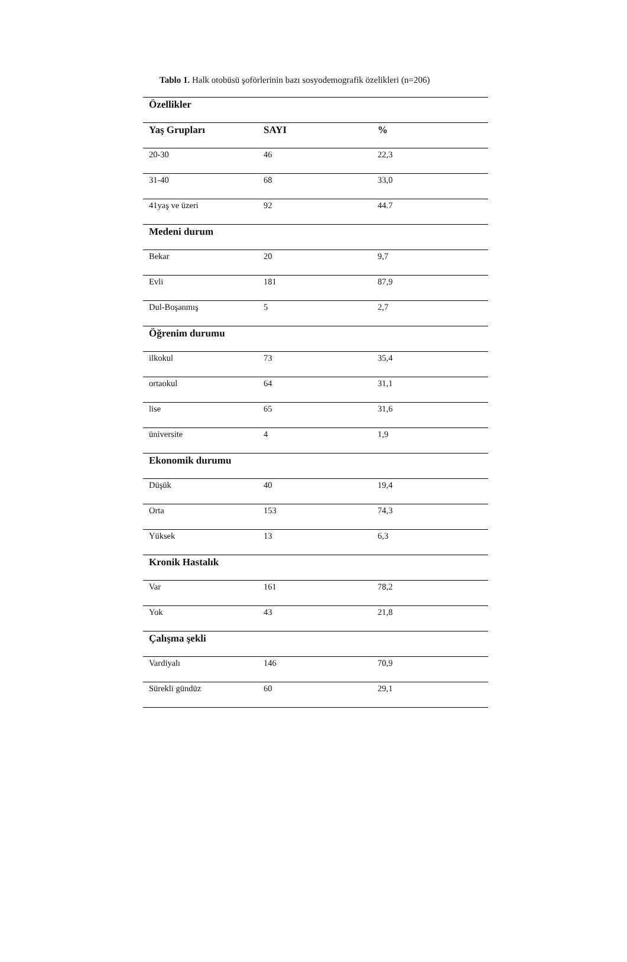Tablo 1. Halk otobüsü şoförlerinin bazı sosyodemografik özelikleri (n=206)
| Özellikler | | |
| --- | --- | --- |
| Yaş Grupları | SAYI | % |
| 20-30 | 46 | 22,3 |
| 31-40 | 68 | 33,0 |
| 41yaş ve üzeri | 92 | 44.7 |
| Medeni durum | | |
| Bekar | 20 | 9,7 |
| Evli | 181 | 87,9 |
| Dul-Boşanmış | 5 | 2,7 |
| Öğrenim durumu | | |
| ilkokul | 73 | 35,4 |
| ortaokul | 64 | 31,1 |
| lise | 65 | 31,6 |
| üniversite | 4 | 1,9 |
| Ekonomik durumu | | |
| Düşük | 40 | 19,4 |
| Orta | 153 | 74,3 |
| Yüksek | 13 | 6,3 |
| Kronik Hastalık | | |
| Var | 161 | 78,2 |
| Yok | 43 | 21,8 |
| Çalışma şekli | | |
| Vardiyalı | 146 | 70,9 |
| Sürekli gündüz | 60 | 29,1 |